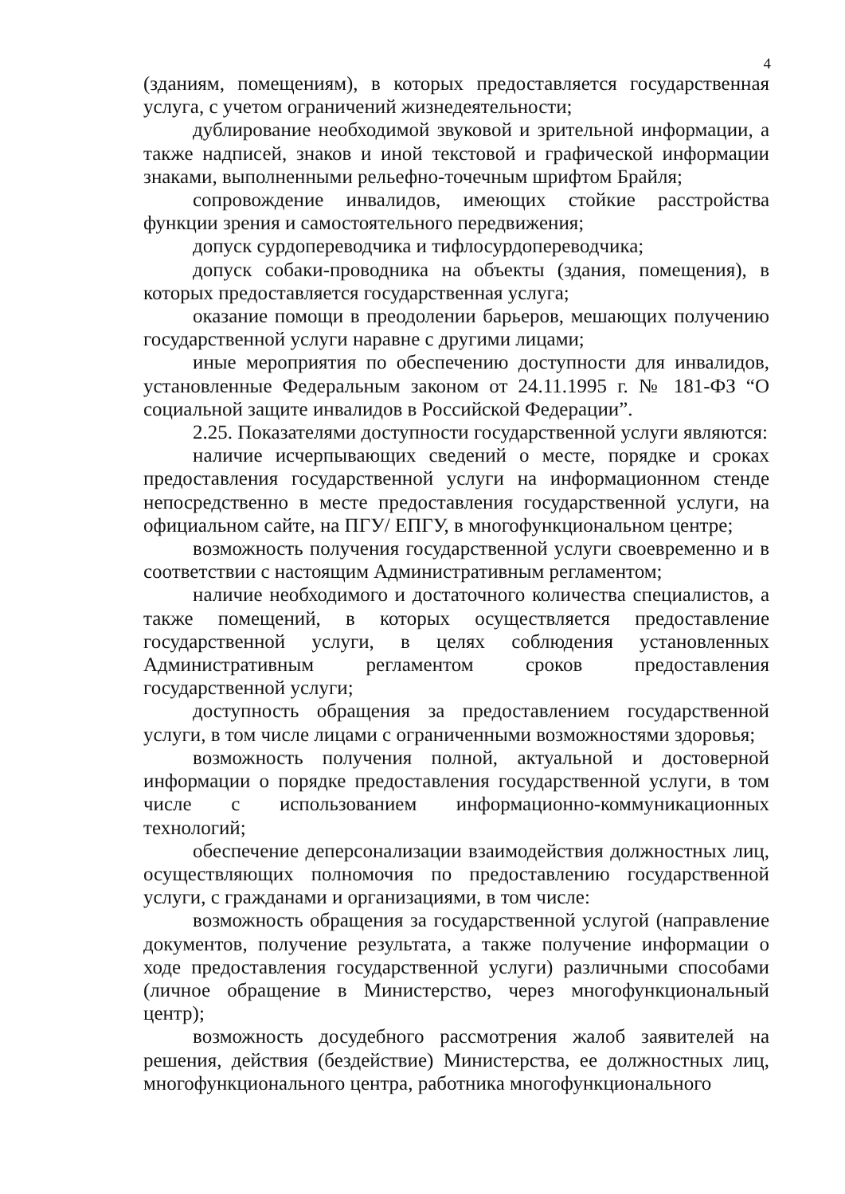4
(зданиям, помещениям), в которых предоставляется государственная услуга, с учетом ограничений жизнедеятельности;
дублирование необходимой звуковой и зрительной информации, а также надписей, знаков и иной текстовой и графической информации знаками, выполненными рельефно-точечным шрифтом Брайля;
сопровождение инвалидов, имеющих стойкие расстройства функции зрения и самостоятельного передвижения;
допуск сурдопереводчика и тифлосурдопереводчика;
допуск собаки-проводника на объекты (здания, помещения), в которых предоставляется государственная услуга;
оказание помощи в преодолении барьеров, мешающих получению государственной услуги наравне с другими лицами;
иные мероприятия по обеспечению доступности для инвалидов, установленные Федеральным законом от 24.11.1995 г. № 181-ФЗ “О социальной защите инвалидов в Российской Федерации”.
2.25. Показателями доступности государственной услуги являются:
наличие исчерпывающих сведений о месте, порядке и сроках предоставления государственной услуги на информационном стенде непосредственно в месте предоставления государственной услуги, на официальном сайте, на ПГУ/ ЕПГУ, в многофункциональном центре;
возможность получения государственной услуги своевременно и в соответствии с настоящим Административным регламентом;
наличие необходимого и достаточного количества специалистов, а также помещений, в которых осуществляется предоставление государственной услуги, в целях соблюдения установленных Административным регламентом сроков предоставления государственной услуги;
доступность обращения за предоставлением государственной услуги, в том числе лицами с ограниченными возможностями здоровья;
возможность получения полной, актуальной и достоверной информации о порядке предоставления государственной услуги, в том числе с использованием информационно-коммуникационных технологий;
обеспечение деперсонализации взаимодействия должностных лиц, осуществляющих полномочия по предоставлению государственной услуги, с гражданами и организациями, в том числе:
возможность обращения за государственной услугой (направление документов, получение результата, а также получение информации о ходе предоставления государственной услуги) различными способами (личное обращение в Министерство, через многофункциональный центр);
возможность досудебного рассмотрения жалоб заявителей на решения, действия (бездействие) Министерства, ее должностных лиц, многофункционального центра, работника многофункционального